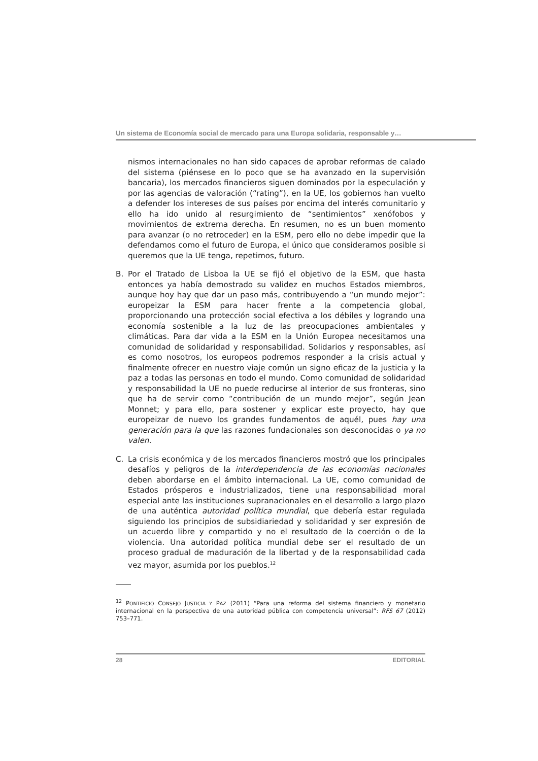Un sistema de Economía social de mercado para una Europa solidaria, responsable y…
nismos internacionales no han sido capaces de aprobar reformas de calado del sistema (piénsese en lo poco que se ha avanzado en la supervisión bancaria), los mercados financieros siguen dominados por la especulación y por las agencias de valoración (“rating”), en la UE, los gobiernos han vuelto a defender los intereses de sus países por encima del interés comunitario y ello ha ido unido al resurgimiento de “sentimientos” xenófobos y movimientos de extrema derecha. En resumen, no es un buen momento para avanzar (o no retroceder) en la ESM, pero ello no debe impedir que la defendamos como el futuro de Europa, el único que consideramos posible si queremos que la UE tenga, repetimos, futuro.
B. Por el Tratado de Lisboa la UE se fijó el objetivo de la ESM, que hasta entonces ya había demostrado su validez en muchos Estados miembros, aunque hoy hay que dar un paso más, contribuyendo a “un mundo mejor”: europeizar la ESM para hacer frente a la competencia global, proporcionando una protección social efectiva a los débiles y logrando una economía sostenible a la luz de las preocupaciones ambientales y climáticas. Para dar vida a la ESM en la Unión Europea necesitamos una comunidad de solidaridad y responsabilidad. Solidarios y responsables, así es como nosotros, los europeos podremos responder a la crisis actual y finalmente ofrecer en nuestro viaje común un signo eficaz de la justicia y la paz a todas las personas en todo el mundo. Como comunidad de solidaridad y responsabilidad la UE no puede reducirse al interior de sus fronteras, sino que ha de servir como “contribución de un mundo mejor”, según Jean Monnet; y para ello, para sostener y explicar este proyecto, hay que europeizar de nuevo los grandes fundamentos de aquél, pues hay una generación para la que las razones fundacionales son desconocidas o ya no valen.
C. La crisis económica y de los mercados financieros mostró que los principales desafíos y peligros de la interdependencia de las economías nacionales deben abordarse en el ámbito internacional. La UE, como comunidad de Estados prósperos e industrializados, tiene una responsabilidad moral especial ante las instituciones supranacionales en el desarrollo a largo plazo de una auténtica autoridad política mundial, que debería estar regulada siguiendo los principios de subsidiariedad y solidaridad y ser expresión de un acuerdo libre y compartido y no el resultado de la coerción o de la violencia. Una autoridad política mundial debe ser el resultado de un proceso gradual de maduración de la libertad y de la responsabilidad cada vez mayor, asumida por los pueblos.<sup>12</sup>
<sup>12</sup> PONTIFICIO CONSEJO JUSTICIA Y PAZ (2011) “Para una reforma del sistema financiero y monetario internacional en la perspectiva de una autoridad pública con competencia universal”: RFS 67 (2012) 753–771.
28 EDITORIAL